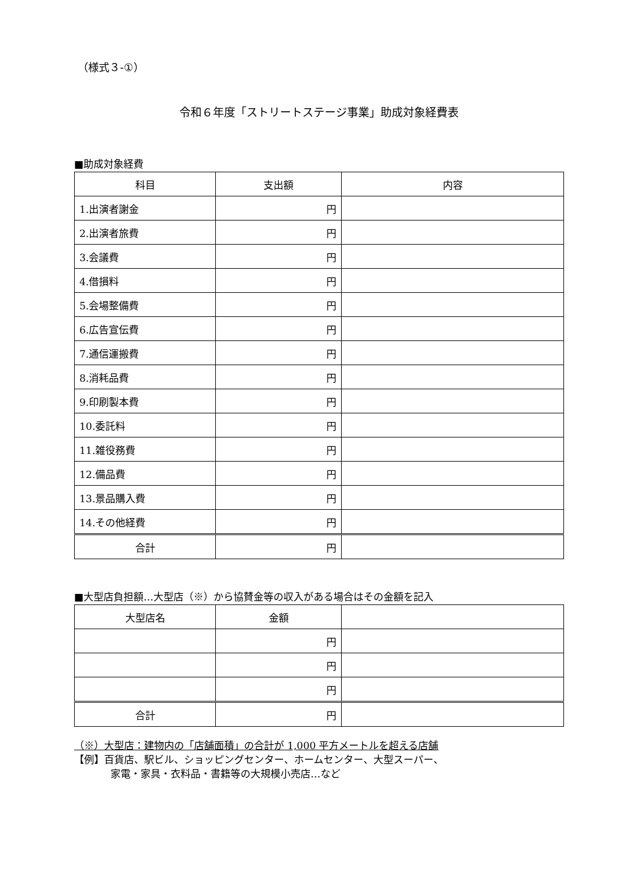（様式３-①）
令和６年度「ストリートステージ事業」助成対象経費表
■助成対象経費
| 科目 | 支出額 | 内容 |
| --- | --- | --- |
| 1.出演者謝金 | 円 | |
| 2.出演者旅費 | 円 | |
| 3.会議費 | 円 | |
| 4.借損料 | 円 | |
| 5.会場整備費 | 円 | |
| 6.広告宣伝費 | 円 | |
| 7.通信運搬費 | 円 | |
| 8.消耗品費 | 円 | |
| 9.印刷製本費 | 円 | |
| 10.委託料 | 円 | |
| 11.雑役務費 | 円 | |
| 12.備品費 | 円 | |
| 13.景品購入費 | 円 | |
| 14.その他経費 | 円 | |
| 合計 | 円 | |
■大型店負担額…大型店（※）から協賛金等の収入がある場合はその金額を記入
| 大型店名 | 金額 | |
| --- | --- | --- |
| | 円 | |
| | 円 | |
| | 円 | |
| 合計 | 円 | |
（※）大型店：建物内の「店舗面積」の合計が 1,000 平方メートルを超える店舗
【例】百貨店、駅ビル、ショッピングセンター、ホームセンター、大型スーパー、
家電・家具・衣料品・書籍等の大規模小売店…など